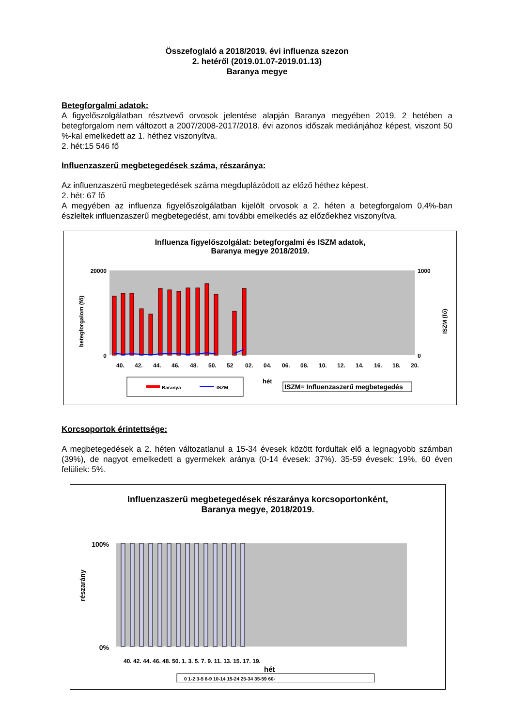Összefoglaló a 2018/2019. évi influenza szezon
2. hetéről (2019.01.07-2019.01.13)
Baranya megye
Betegforgalmi adatok:
A figyelőszolgálatban résztvevő orvosok jelentése alapján Baranya megyében 2019. 2 hetében a betegforgalom nem változott a 2007/2008-2017/2018. évi azonos időszak mediánjához képest, viszont 50 %-kal emelkedett az 1. héthez viszonyítva.
2. hét:15 546 fő
Influenzaszerű megbetegedések száma, részaránya:
Az influenzaszerű megbetegedések száma megduplázódott az előző héthez képest.
2. hét: 67 fő
A megyében az influenza figyelőszolgálatban kijelölt orvosok a 2. héten a betegforgalom 0,4%-ban észleltek influenzaszerű megbetegedést, ami további emelkedés az előzőekhez viszonyítva.
Influenza figyelőszolgálat: betegforgalmi és ISZM adatok,
Baranya megye 2018/2019.
betegforgalom (fő)
20000
0
1000
0
ISZM (fő)
40.
42.
44.
46.
48.
50.
52
02.
04.
06.
08.
10.
12.
14.
16.
18.
20.
hét
Baranya
ISZM
ISZM= Influenzaszerű megbetegedés
Korcsoportok érintettsége:
A megbetegedések a 2. héten változatlanul a 15-34 évesek között fordultak elő a legnagyobb számban (39%), de nagyot emelkedett a gyermekek aránya (0-14 évesek: 37%). 35-59 évesek: 19%, 60 éven felüliek: 5%.
Influenzaszerű megbetegedések részaránya korcsoportonként,
Baranya megye, 2018/2019.
részarány
100%
0%
40. 42. 44. 46. 48. 50. 1. 3. 5. 7. 9. 11. 13. 15. 17. 19.
hét
0 1-2 3-5 6-9 10-14 15-24 25-34 35-59 60-